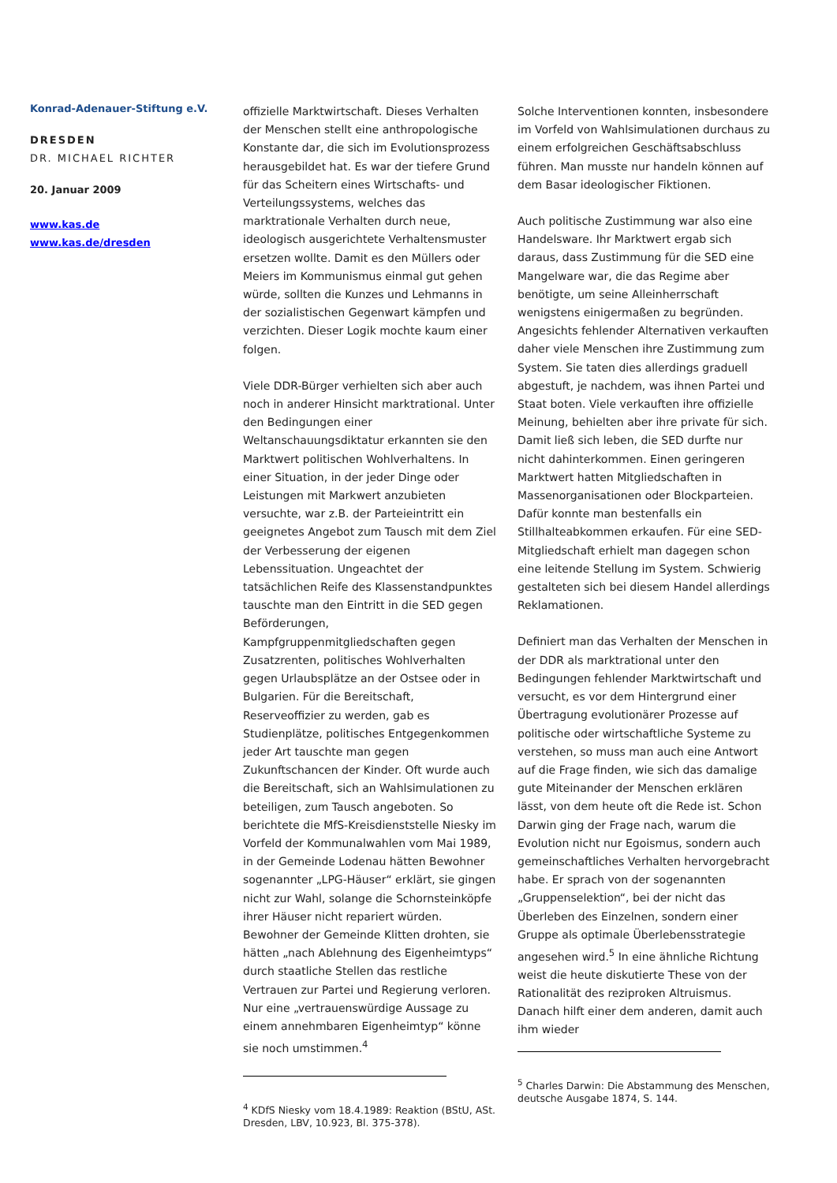Konrad-Adenauer-Stiftung e.V.
DRESDEN
DR. MICHAEL RICHTER
20. Januar 2009
www.kas.de
www.kas.de/dresden
offizielle Marktwirtschaft. Dieses Verhalten der Menschen stellt eine anthropologische Konstante dar, die sich im Evolutionsprozess herausgebildet hat. Es war der tiefere Grund für das Scheitern eines Wirtschafts- und Verteilungssystems, welches das marktrationale Verhalten durch neue, ideologisch ausgerichtete Verhaltensmuster ersetzen wollte. Damit es den Müllers oder Meiers im Kommunismus einmal gut gehen würde, sollten die Kunzes und Lehmanns in der sozialistischen Gegenwart kämpfen und verzichten. Dieser Logik mochte kaum einer folgen.
Viele DDR-Bürger verhielten sich aber auch noch in anderer Hinsicht marktrational. Unter den Bedingungen einer Weltanschauungsdiktatur erkannten sie den Marktwert politischen Wohlverhaltens. In einer Situation, in der jeder Dinge oder Leistungen mit Markwert anzubieten versuchte, war z.B. der Parteieintritt ein geeignetes Angebot zum Tausch mit dem Ziel der Verbesserung der eigenen Lebenssituation. Ungeachtet der tatsächlichen Reife des Klassenstandpunktes tauschte man den Eintritt in die SED gegen Beförderungen, Kampfgruppenmitgliedschaften gegen Zusatzrenten, politisches Wohlverhalten gegen Urlaubsplätze an der Ostsee oder in Bulgarien. Für die Bereitschaft, Reserveoffizier zu werden, gab es Studienplätze, politisches Entgegenkommen jeder Art tauschte man gegen Zukunftschancen der Kinder. Oft wurde auch die Bereitschaft, sich an Wahlsimulationen zu beteiligen, zum Tausch angeboten. So berichtete die MfS-Kreisdienststelle Niesky im Vorfeld der Kommunalwahlen vom Mai 1989, in der Gemeinde Lodenau hätten Bewohner sogenannter „LPG-Häuser“ erklärt, sie gingen nicht zur Wahl, solange die Schornsteinköpfe ihrer Häuser nicht repariert würden. Bewohner der Gemeinde Klitten drohten, sie hätten „nach Ablehnung des Eigenheimtyps“ durch staatliche Stellen das restliche Vertrauen zur Partei und Regierung verloren. Nur eine „vertrauenswürdige Aussage zu einem annehmbaren Eigenheimtyp“ könne sie noch umstimmen.<sup>4</sup>
<sup>4</sup> KDfS Niesky vom 18.4.1989: Reaktion (BStU, ASt. Dresden, LBV, 10.923, Bl. 375-378).
Solche Interventionen konnten, insbesondere im Vorfeld von Wahlsimulationen durchaus zu einem erfolgreichen Geschäftsabschluss führen. Man musste nur handeln können auf dem Basar ideologischer Fiktionen.
Auch politische Zustimmung war also eine Handelsware. Ihr Marktwert ergab sich daraus, dass Zustimmung für die SED eine Mangelware war, die das Regime aber benötigte, um seine Alleinherrschaft wenigstens einigermaßen zu begründen. Angesichts fehlender Alternativen verkauften daher viele Menschen ihre Zustimmung zum System. Sie taten dies allerdings graduell abgestuft, je nachdem, was ihnen Partei und Staat boten. Viele verkauften ihre offizielle Meinung, behielten aber ihre private für sich. Damit ließ sich leben, die SED durfte nur nicht dahinterkommen. Einen geringeren Marktwert hatten Mitgliedschaften in Massenorganisationen oder Blockparteien. Dafür konnte man bestenfalls ein Stillhalteabkommen erkaufen. Für eine SED-Mitgliedschaft erhielt man dagegen schon eine leitende Stellung im System. Schwierig gestalteten sich bei diesem Handel allerdings Reklamationen.
Definiert man das Verhalten der Menschen in der DDR als marktrational unter den Bedingungen fehlender Marktwirtschaft und versucht, es vor dem Hintergrund einer Übertragung evolutionärer Prozesse auf politische oder wirtschaftliche Systeme zu verstehen, so muss man auch eine Antwort auf die Frage finden, wie sich das damalige gute Miteinander der Menschen erklären lässt, von dem heute oft die Rede ist. Schon Darwin ging der Frage nach, warum die Evolution nicht nur Egoismus, sondern auch gemeinschaftliches Verhalten hervorgebracht habe. Er sprach von der sogenannten „Gruppenselektion“, bei der nicht das Überleben des Einzelnen, sondern einer Gruppe als optimale Überlebensstrategie angesehen wird.<sup>5</sup> In eine ähnliche Richtung weist die heute diskutierte These von der Rationalität des reziproken Altruismus. Danach hilft einer dem anderen, damit auch ihm wieder
<sup>5</sup> Charles Darwin: Die Abstammung des Menschen, deutsche Ausgabe 1874, S. 144.